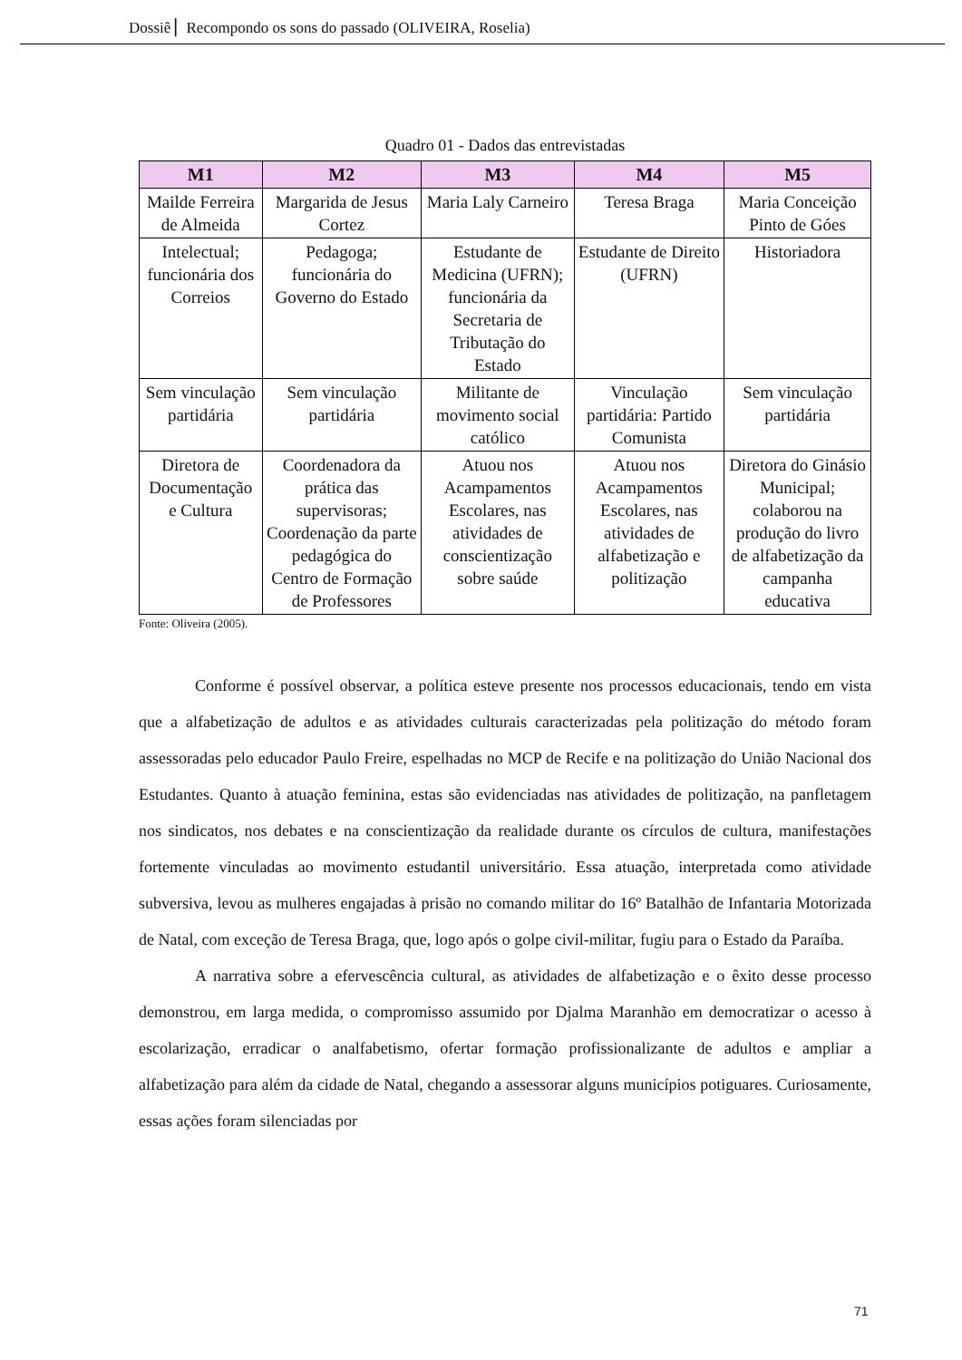Dossiê ▏Recompondo os sons do passado (OLIVEIRA, Roselia)
Quadro 01 - Dados das entrevistadas
| M1 | M2 | M3 | M4 | M5 |
| --- | --- | --- | --- | --- |
| Mailde Ferreira de Almeida | Margarida de Jesus Cortez | Maria Laly Carneiro | Teresa Braga | Maria Conceição Pinto de Góes |
| Intelectual; funcionária dos Correios | Pedagoga; funcionária do Governo do Estado | Estudante de Medicina (UFRN); funcionária da Secretaria de Tributação do Estado | Estudante de Direito (UFRN) | Historiadora |
| Sem vinculação partidária | Sem vinculação partidária | Militante de movimento social católico | Vinculação partidária: Partido Comunista | Sem vinculação partidária |
| Diretora de Documentação e Cultura | Coordenadora da prática das supervisoras; Coordenação da parte pedagógica do Centro de Formação de Professores | Atuou nos Acampamentos Escolares, nas atividades de conscientização sobre saúde | Atuou nos Acampamentos Escolares, nas atividades de alfabetização e politização | Diretora do Ginásio Municipal; colaborou na produção do livro de alfabetização da campanha educativa |
Fonte: Oliveira (2005).
Conforme é possível observar, a política esteve presente nos processos educacionais, tendo em vista que a alfabetização de adultos e as atividades culturais caracterizadas pela politização do método foram assessoradas pelo educador Paulo Freire, espelhadas no MCP de Recife e na politização do União Nacional dos Estudantes. Quanto à atuação feminina, estas são evidenciadas nas atividades de politização, na panfletagem nos sindicatos, nos debates e na conscientização da realidade durante os círculos de cultura, manifestações fortemente vinculadas ao movimento estudantil universitário. Essa atuação, interpretada como atividade subversiva, levou as mulheres engajadas à prisão no comando militar do 16º Batalhão de Infantaria Motorizada de Natal, com exceção de Teresa Braga, que, logo após o golpe civil-militar, fugiu para o Estado da Paraíba.
A narrativa sobre a efervescência cultural, as atividades de alfabetização e o êxito desse processo demonstrou, em larga medida, o compromisso assumido por Djalma Maranhão em democratizar o acesso à escolarização, erradicar o analfabetismo, ofertar formação profissionalizante de adultos e ampliar a alfabetização para além da cidade de Natal, chegando a assessorar alguns municípios potiguares. Curiosamente, essas ações foram silenciadas por
71